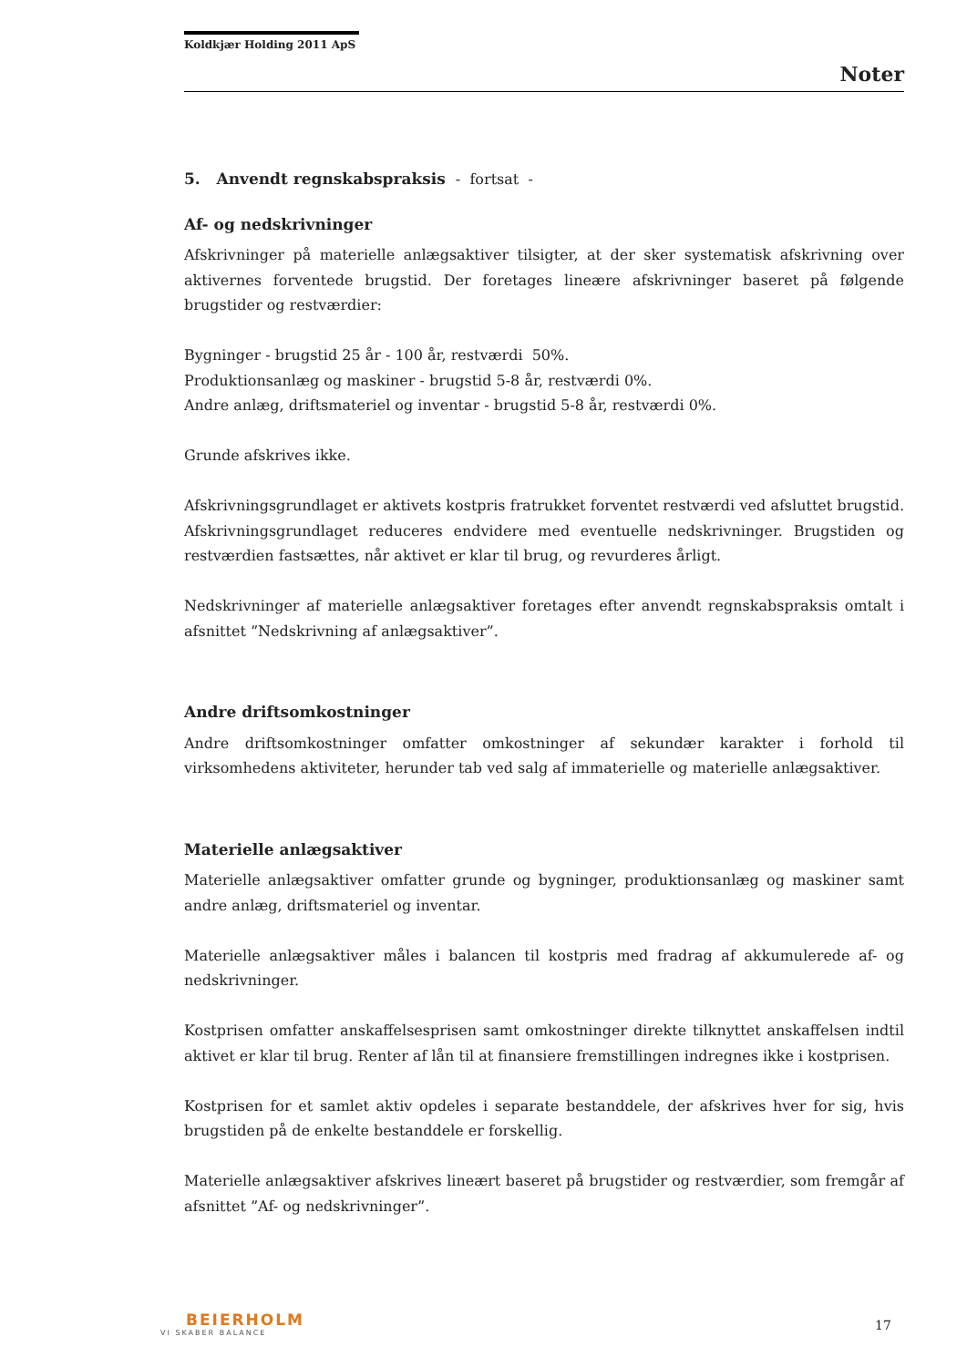Koldkjær Holding 2011 ApS
Noter
5. Anvendt regnskabspraksis - fortsat -
Af- og nedskrivninger
Afskrivninger på materielle anlægsaktiver tilsigter, at der sker systematisk afskrivning over aktivernes forventede brugstid. Der foretages lineære afskrivninger baseret på følgende brugstider og restværdier:
Bygninger - brugstid 25 år - 100 år, restværdi 50%.
Produktionsanlæg og maskiner - brugstid 5-8 år, restværdi 0%.
Andre anlæg, driftsmateriel og inventar - brugstid 5-8 år, restværdi 0%.
Grunde afskrives ikke.
Afskrivningsgrundlaget er aktivets kostpris fratrukket forventet restværdi ved afsluttet brugstid. Afskrivningsgrundlaget reduceres endvidere med eventuelle nedskrivninger. Brugstiden og restværdien fastsættes, når aktivet er klar til brug, og revurderes årligt.
Nedskrivninger af materielle anlægsaktiver foretages efter anvendt regnskabspraksis omtalt i afsnittet ”Nedskrivning af anlægsaktiver”.
Andre driftsomkostninger
Andre driftsomkostninger omfatter omkostninger af sekundær karakter i forhold til virksomhedens aktiviteter, herunder tab ved salg af immaterielle og materielle anlægsaktiver.
Materielle anlægsaktiver
Materielle anlægsaktiver omfatter grunde og bygninger, produktionsanlæg og maskiner samt andre anlæg, driftsmateriel og inventar.
Materielle anlægsaktiver måles i balancen til kostpris med fradrag af akkumulerede af- og nedskrivninger.
Kostprisen omfatter anskaffelsesprisen samt omkostninger direkte tilknyttet anskaffelsen indtil aktivet er klar til brug. Renter af lån til at finansiere fremstillingen indregnes ikke i kostprisen.
Kostprisen for et samlet aktiv opdeles i separate bestanddele, der afskrives hver for sig, hvis brugstiden på de enkelte bestanddele er forskellig.
Materielle anlægsaktiver afskrives lineært baseret på brugstider og restværdier, som fremgår af afsnittet ”Af- og nedskrivninger”.
BEIERHOLM
VI SKABER BALANCE
17